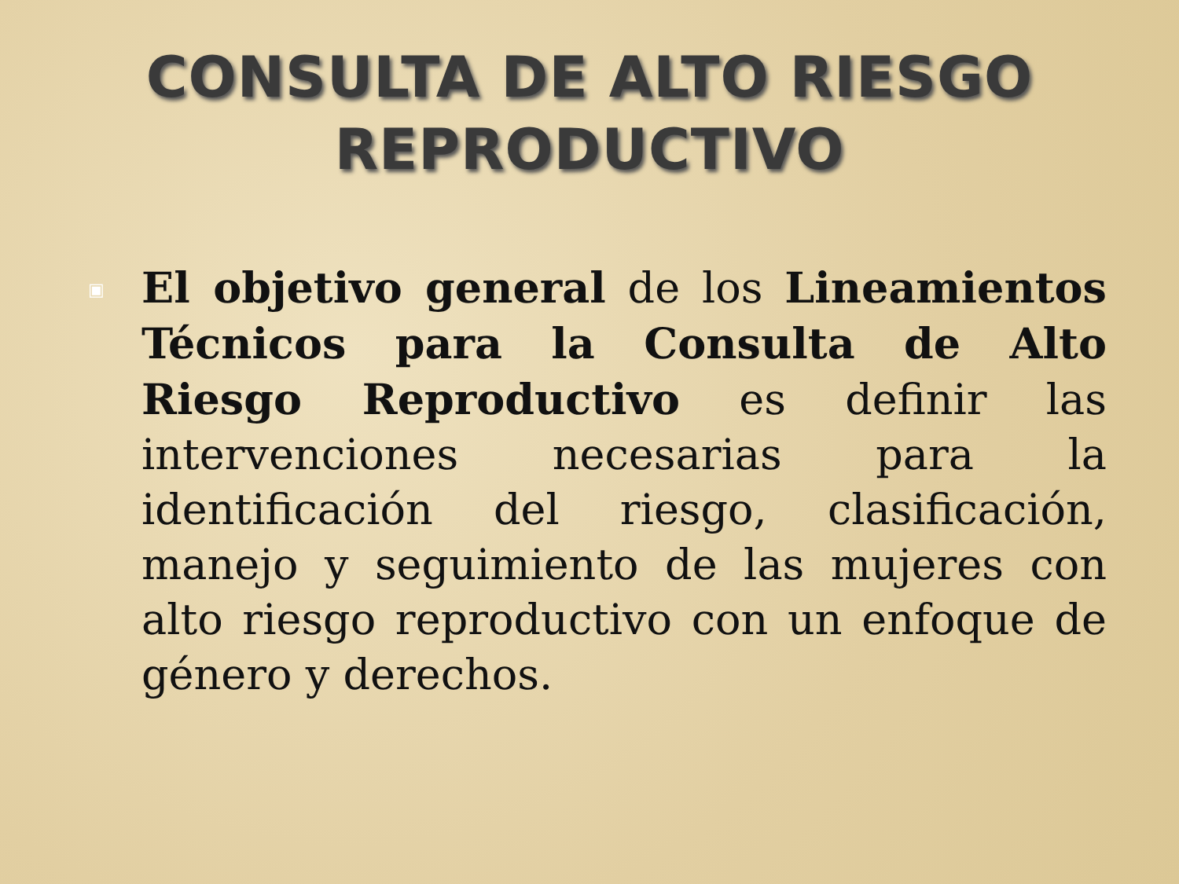CONSULTA DE ALTO RIESGO
REPRODUCTIVO
▣
El objetivo general de los Lineamientos Técnicos para la Consulta de Alto Riesgo Reproductivo es definir las intervenciones necesarias para la identificación del riesgo, clasificación, manejo y seguimiento de las mujeres con alto riesgo reproductivo con un enfoque de género y derechos.